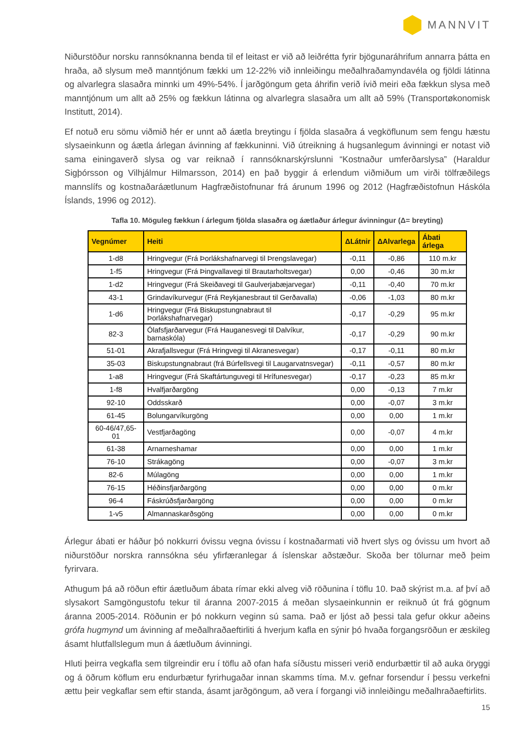MANNVIT
Niðurstöður norsku rannsóknanna benda til ef leitast er við að leiðrétta fyrir bjögunaráhrifum annarra þátta en hraða, að slysum með manntjónum fækki um 12-22% við innleiðingu meðalhraðamyndavéla og fjöldi látinna og alvarlegra slasaðra minnki um 49%-54%. Í jarðgöngum geta áhrifin verið ívið meiri eða fækkun slysa með manntjónum um allt að 25% og fækkun látinna og alvarlegra slasaðra um allt að 59% (Transportøkonomisk Institutt, 2014).
Ef notuð eru sömu viðmið hér er unnt að áætla breytingu í fjölda slasaðra á vegköflunum sem fengu hæstu slysaeinkunn og áætla árlegan ávinning af fækkuninni. Við útreikning á hugsanlegum ávinningi er notast við sama einingaverð slysa og var reiknað í rannsóknarskýrslunni “Kostnaður umferðarslysa” (Haraldur Sigþórsson og Vilhjálmur Hilmarsson, 2014) en það byggir á erlendum viðmiðum um virði tölfræðilegs mannslífs og kostnaðaráætlunum Hagfræðistofnunar frá árunum 1996 og 2012 (Hagfræðistofnun Háskóla Íslands, 1996 og 2012).
Tafla 10. Möguleg fækkun í árlegum fjölda slasaðra og áætlaður árlegur ávinningur (Δ= breyting)
| Vegnúmer | Heiti | ΔLátnir | ΔAlvarlega | Ábati árlega |
| --- | --- | --- | --- | --- |
| 1-d8 | Hringvegur (Frá Þorlákshafnarvegi til Þrengslavegar) | -0,11 | -0,86 | 110 m.kr |
| 1-f5 | Hringvegur (Frá Þingvallavegi til Brautarholtsvegar) | 0,00 | -0,46 | 30 m.kr |
| 1-d2 | Hringvegur (Frá Skeiðavegi til Gaulverjabæjarvegar) | -0,11 | -0,40 | 70 m.kr |
| 43-1 | Grindavíkurvegur (Frá Reykjanesbraut til Gerðavalla) | -0,06 | -1,03 | 80 m.kr |
| 1-d6 | Hringvegur (Frá Biskupstungnabraut til Þorlákshafnarvegar) | -0,17 | -0,29 | 95 m.kr |
| 82-3 | Ólafsfjarðarvegur (Frá Hauganesvegi til Dalvíkur, barnaskóla) | -0,17 | -0,29 | 90 m.kr |
| 51-01 | Akrafjallsvegur (Frá Hringvegi til Akranesvegar) | -0,17 | -0,11 | 80 m.kr |
| 35-03 | Biskupstungnabraut (frá Búrfellsvegi til Laugarvatnsvegar) | -0,11 | -0,57 | 80 m.kr |
| 1-a8 | Hringvegur (Frá Skaftártunguvegi til Hrífunesvegar) | -0,17 | -0,23 | 85 m.kr |
| 1-f8 | Hvalfjarðargöng | 0,00 | -0,13 | 7 m.kr |
| 92-10 | Oddsskarð | 0,00 | -0,07 | 3 m.kr |
| 61-45 | Bolungarvíkurgöng | 0,00 | 0,00 | 1 m.kr |
| 60-46/47,65-01 | Vestfjarðagöng | 0,00 | -0,07 | 4 m.kr |
| 61-38 | Arnarneshamar | 0,00 | 0,00 | 1 m.kr |
| 76-10 | Strákagöng | 0,00 | -0,07 | 3 m.kr |
| 82-6 | Múlagöng | 0,00 | 0,00 | 1 m.kr |
| 76-15 | Héðinsfjarðargöng | 0,00 | 0,00 | 0 m.kr |
| 96-4 | Fáskrúðsfjarðargöng | 0,00 | 0,00 | 0 m.kr |
| 1-v5 | Almannaskarðsgöng | 0,00 | 0,00 | 0 m.kr |
Árlegur ábati er háður þó nokkurri óvissu vegna óvissu í kostnaðarmati við hvert slys og óvissu um hvort að niðurstöður norskra rannsókna séu yfirfæranlegar á íslenskar aðstæður. Skoða ber tölurnar með þeim fyrirvara.
Athugum þá að röðun eftir áætluðum ábata rímar ekki alveg við röðunina í töflu 10. Það skýrist m.a. af því að slysakort Samgöngustofu tekur til áranna 2007-2015 á meðan slysaeinkunnin er reiknuð út frá gögnum áranna 2005-2014. Röðunin er þó nokkurn veginn sú sama. Það er ljóst að þessi tala gefur okkur aðeins grófa hugmynd um ávinning af meðalhraðaeftirliti á hverjum kafla en sýnir þó hvaða forgangsröðun er æskileg ásamt hlutfallslegum mun á áætluðum ávinningi.
Hluti þeirra vegkafla sem tilgreindir eru í töflu að ofan hafa síðustu misseri verið endurbættir til að auka öryggi og á öðrum köflum eru endurbætur fyrirhugaðar innan skamms tíma. M.v. gefnar forsendur í þessu verkefni ættu þeir vegkaflar sem eftir standa, ásamt jarðgöngum, að vera í forgangi við innleiðingu meðalhraðaeftirlits.
15